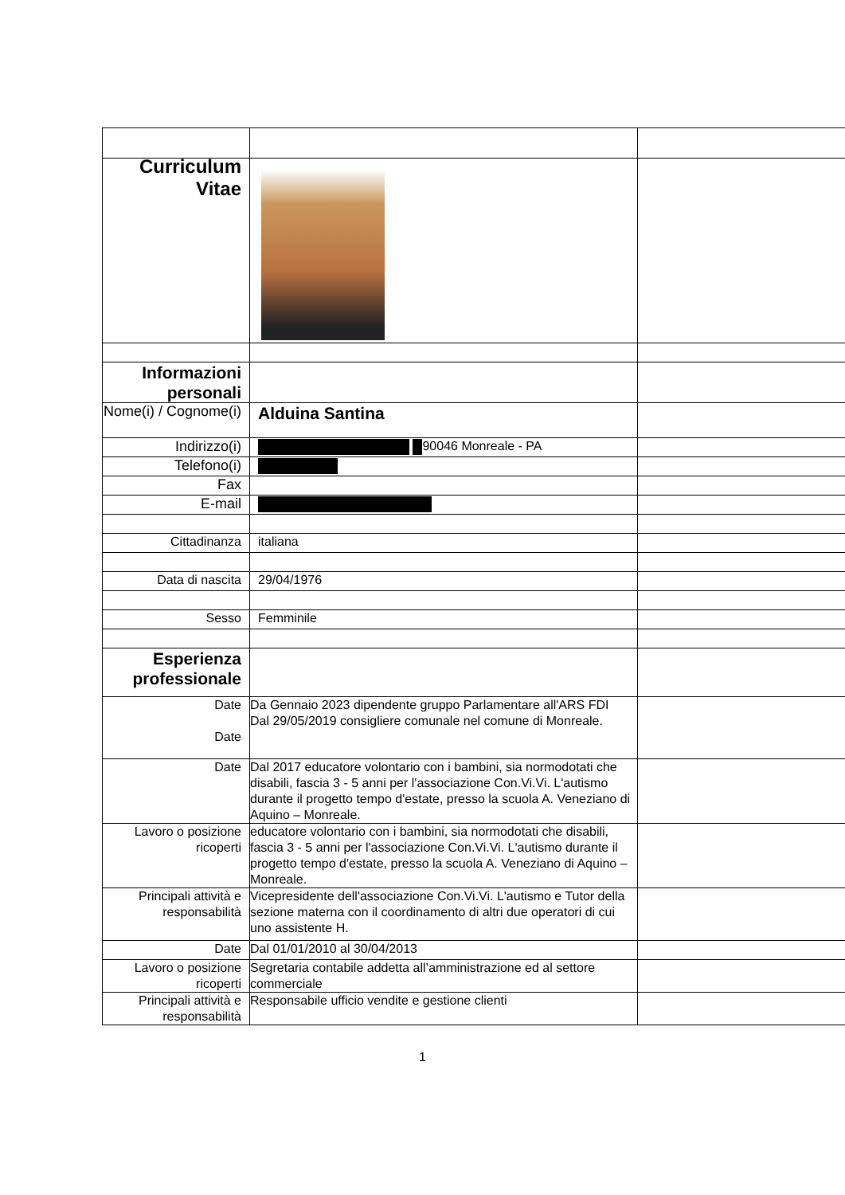| Curriculum Vitae | | |
| Informazioni personali | | |
| Nome(i) / Cognome(i) | Alduina Santina | |
| Indirizzo(i) | 90046 Monreale - PA | |
| Telefono(i) | | |
| Fax | | |
| E-mail | | |
| Cittadinanza | italiana | |
| Data di nascita | 29/04/1976 | |
| Sesso | Femminile | |
| Esperienza professionale | | |
| Date Date | Da Gennaio 2023 dipendente gruppo Parlamentare all'ARS FDI Dal 29/05/2019 consigliere comunale nel comune di Monreale. | |
| Date | Dal 2017 educatore volontario con i bambini, sia normodotati che disabili, fascia 3 - 5 anni per l'associazione Con.Vi.Vi. L'autismo durante il progetto tempo d'estate, presso la scuola A. Veneziano di Aquino – Monreale. | |
| Lavoro o posizione ricoperti | educatore volontario con i bambini, sia normodotati che disabili, fascia 3 - 5 anni per l'associazione Con.Vi.Vi. L'autismo durante il progetto tempo d'estate, presso la scuola A. Veneziano di Aquino – Monreale. | |
| Principali attività e responsabilità | Vicepresidente dell'associazione Con.Vi.Vi. L'autismo e Tutor della sezione materna con il coordinamento di altri due operatori di cui uno assistente H. | |
| Date | Dal 01/01/2010 al 30/04/2013 | |
| Lavoro o posizione ricoperti | Segretaria contabile addetta all’amministrazione ed al settore commerciale | |
| Principali attività e responsabilità | Responsabile ufficio vendite e gestione clienti | |
1